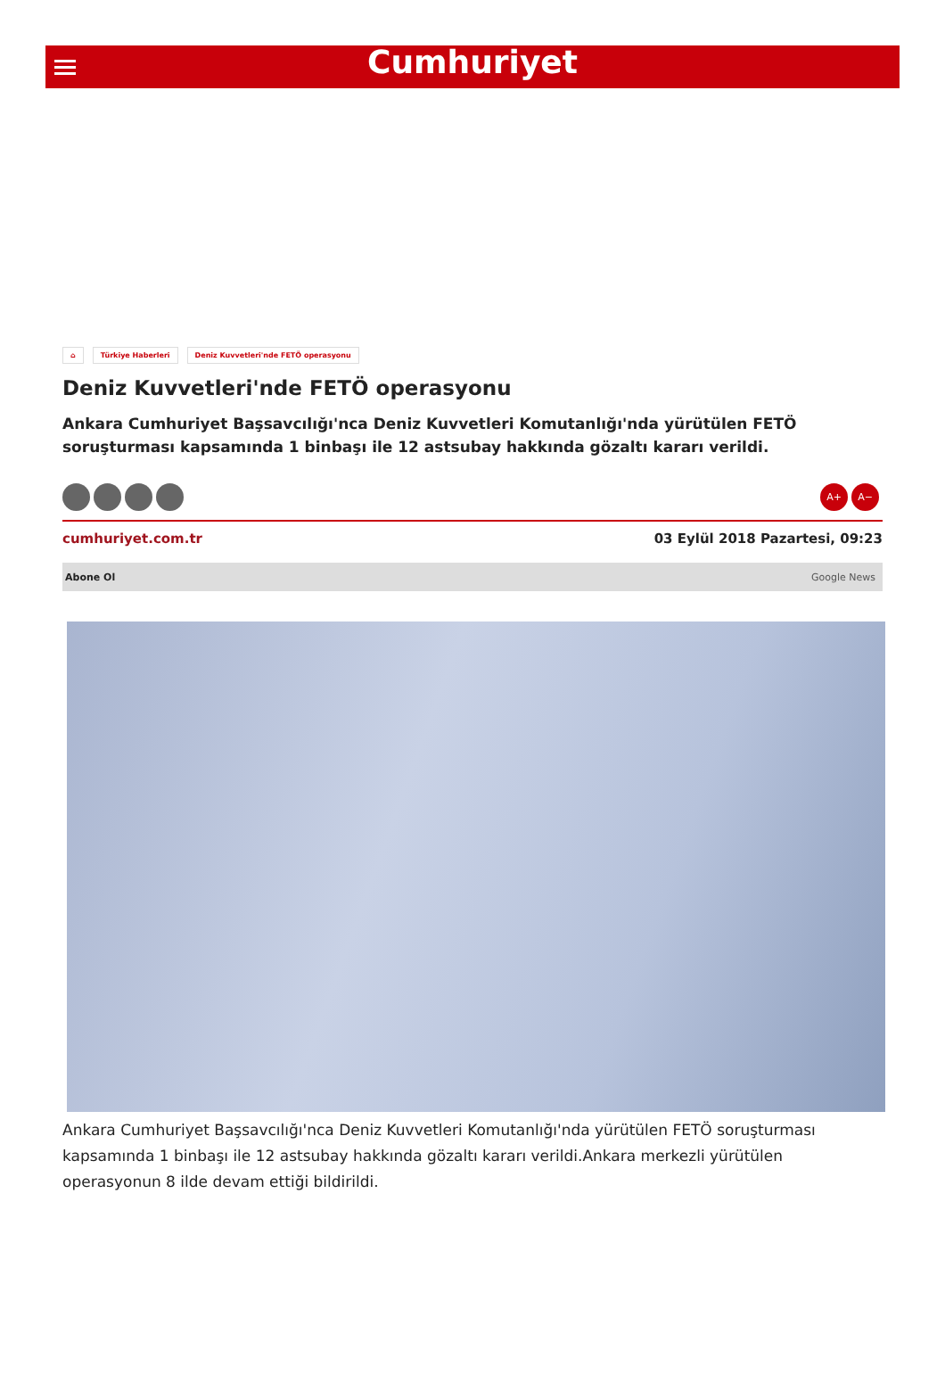Cumhuriyet
⌂ Türkiye Haberleri Deniz Kuvvetleri'nde FETÖ operasyonu
Deniz Kuvvetleri'nde FETÖ operasyonu
Ankara Cumhuriyet Başsavcılığı'nca Deniz Kuvvetleri Komutanlığı'nda yürütülen FETÖ soruşturması kapsamında 1 binbaşı ile 12 astsubay hakkında gözaltı kararı verildi.
A+ A−
cumhuriyet.com.tr 03 Eylül 2018 Pazartesi, 09:23
Abone Ol Google News
Ankara Cumhuriyet Başsavcılığı'nca Deniz Kuvvetleri Komutanlığı'nda yürütülen FETÖ soruşturması kapsamında 1 binbaşı ile 12 astsubay hakkında gözaltı kararı verildi.Ankara merkezli yürütülen operasyonun 8 ilde devam ettiği bildirildi.